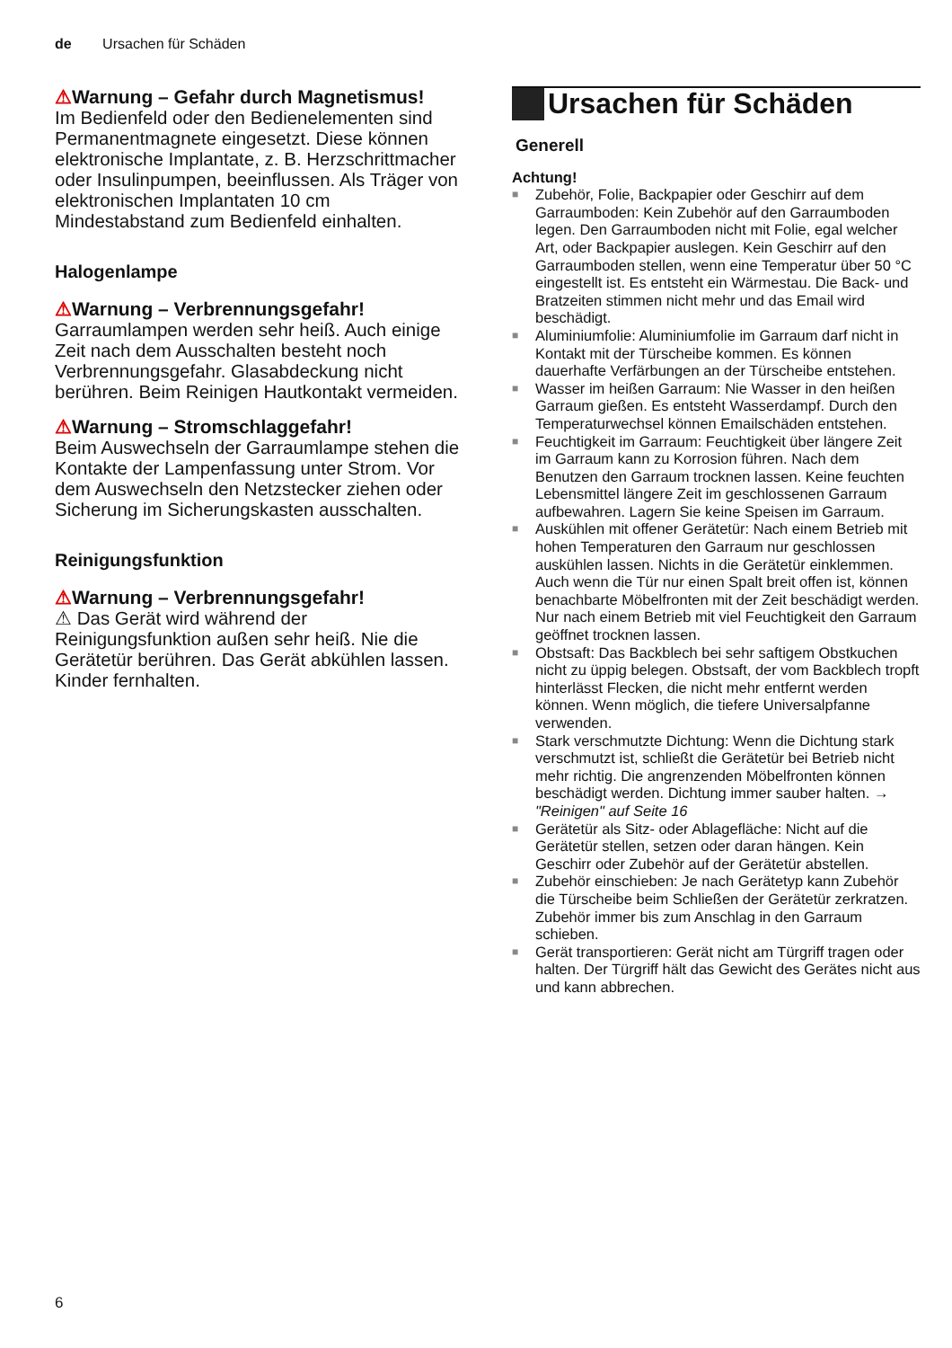de Ursachen für Schäden
⚠Warnung – Gefahr durch Magnetismus!
Im Bedienfeld oder den Bedienelementen sind Permanentmagnete eingesetzt. Diese können elektronische Implantate, z. B. Herzschrittmacher oder Insulinpumpen, beeinflussen. Als Träger von elektronischen Implantaten 10 cm Mindestabstand zum Bedienfeld einhalten.
Halogenlampe
⚠Warnung – Verbrennungsgefahr!
Garraumlampen werden sehr heiß. Auch einige Zeit nach dem Ausschalten besteht noch Verbrennungsgefahr. Glasabdeckung nicht berühren. Beim Reinigen Hautkontakt vermeiden.
⚠Warnung – Stromschlaggefahr!
Beim Auswechseln der Garraumlampe stehen die Kontakte der Lampenfassung unter Strom. Vor dem Auswechseln den Netzstecker ziehen oder Sicherung im Sicherungskasten ausschalten.
Reinigungsfunktion
⚠Warnung – Verbrennungsgefahr!
⚠ Das Gerät wird während der Reinigungsfunktion außen sehr heiß. Nie die Gerätetür berühren. Das Gerät abkühlen lassen. Kinder fernhalten.
Ursachen für Schäden
Generell
Achtung!
■ Zubehör, Folie, Backpapier oder Geschirr auf dem Garraumboden: Kein Zubehör auf den Garraumboden legen. Den Garraumboden nicht mit Folie, egal welcher Art, oder Backpapier auslegen. Kein Geschirr auf den Garraumboden stellen, wenn eine Temperatur über 50 °C eingestellt ist. Es entsteht ein Wärmestau. Die Back- und Bratzeiten stimmen nicht mehr und das Email wird beschädigt.
■ Aluminiumfolie: Aluminiumfolie im Garraum darf nicht in Kontakt mit der Türscheibe kommen. Es können dauerhafte Verfärbungen an der Türscheibe entstehen.
■ Wasser im heißen Garraum: Nie Wasser in den heißen Garraum gießen. Es entsteht Wasserdampf. Durch den Temperaturwechsel können Emailschäden entstehen.
■ Feuchtigkeit im Garraum: Feuchtigkeit über längere Zeit im Garraum kann zu Korrosion führen. Nach dem Benutzen den Garraum trocknen lassen. Keine feuchten Lebensmittel längere Zeit im geschlossenen Garraum aufbewahren. Lagern Sie keine Speisen im Garraum.
■ Auskühlen mit offener Gerätetür: Nach einem Betrieb mit hohen Temperaturen den Garraum nur geschlossen auskühlen lassen. Nichts in die Gerätetür einklemmen. Auch wenn die Tür nur einen Spalt breit offen ist, können benachbarte Möbelfronten mit der Zeit beschädigt werden.
Nur nach einem Betrieb mit viel Feuchtigkeit den Garraum geöffnet trocknen lassen.
■ Obstsaft: Das Backblech bei sehr saftigem Obstkuchen nicht zu üppig belegen. Obstsaft, der vom Backblech tropft hinterlässt Flecken, die nicht mehr entfernt werden können. Wenn möglich, die tiefere Universalpfanne verwenden.
■ Stark verschmutzte Dichtung: Wenn die Dichtung stark verschmutzt ist, schließt die Gerätetür bei Betrieb nicht mehr richtig. Die angrenzenden Möbelfronten können beschädigt werden. Dichtung immer sauber halten. → "Reinigen" auf Seite 16
■ Gerätetür als Sitz- oder Ablagefläche: Nicht auf die Gerätetür stellen, setzen oder daran hängen. Kein Geschirr oder Zubehör auf der Gerätetür abstellen.
■ Zubehör einschieben: Je nach Gerätetyp kann Zubehör die Türscheibe beim Schließen der Gerätetür zerkratzen. Zubehör immer bis zum Anschlag in den Garraum schieben.
■ Gerät transportieren: Gerät nicht am Türgriff tragen oder halten. Der Türgriff hält das Gewicht des Gerätes nicht aus und kann abbrechen.
6